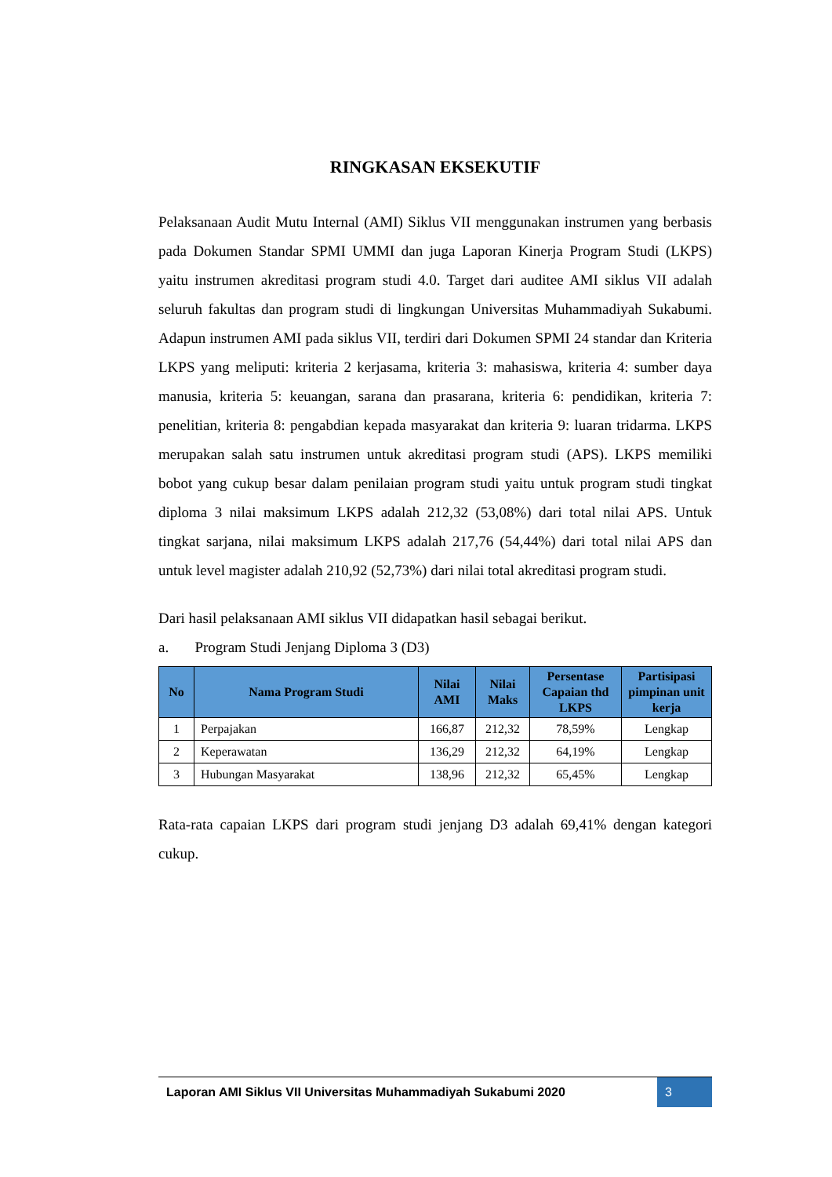RINGKASAN EKSEKUTIF
Pelaksanaan Audit Mutu Internal (AMI) Siklus VII menggunakan instrumen yang berbasis pada Dokumen Standar SPMI UMMI dan juga Laporan Kinerja Program Studi (LKPS) yaitu instrumen akreditasi program studi 4.0. Target dari auditee AMI siklus VII adalah seluruh fakultas dan program studi di lingkungan Universitas Muhammadiyah Sukabumi. Adapun instrumen AMI pada siklus VII, terdiri dari Dokumen SPMI 24 standar dan Kriteria LKPS yang meliputi: kriteria 2 kerjasama, kriteria 3: mahasiswa, kriteria 4: sumber daya manusia, kriteria 5: keuangan, sarana dan prasarana, kriteria 6: pendidikan, kriteria 7: penelitian, kriteria 8: pengabdian kepada masyarakat dan kriteria 9: luaran tridarma. LKPS merupakan salah satu instrumen untuk akreditasi program studi (APS). LKPS memiliki bobot yang cukup besar dalam penilaian program studi yaitu untuk program studi tingkat diploma 3 nilai maksimum LKPS adalah 212,32 (53,08%) dari total nilai APS. Untuk tingkat sarjana, nilai maksimum LKPS adalah 217,76 (54,44%) dari total nilai APS dan untuk level magister adalah 210,92 (52,73%) dari nilai total akreditasi program studi.
Dari hasil pelaksanaan AMI siklus VII didapatkan hasil sebagai berikut.
a. Program Studi Jenjang Diploma 3 (D3)
| No | Nama Program Studi | Nilai AMI | Nilai Maks | Persentase Capaian thd LKPS | Partisipasi pimpinan unit kerja |
| --- | --- | --- | --- | --- | --- |
| 1 | Perpajakan | 166,87 | 212,32 | 78,59% | Lengkap |
| 2 | Keperawatan | 136,29 | 212,32 | 64,19% | Lengkap |
| 3 | Hubungan Masyarakat | 138,96 | 212,32 | 65,45% | Lengkap |
Rata-rata capaian LKPS dari program studi jenjang D3 adalah 69,41% dengan kategori cukup.
Laporan AMI Siklus VII Universitas Muhammadiyah Sukabumi 2020
3